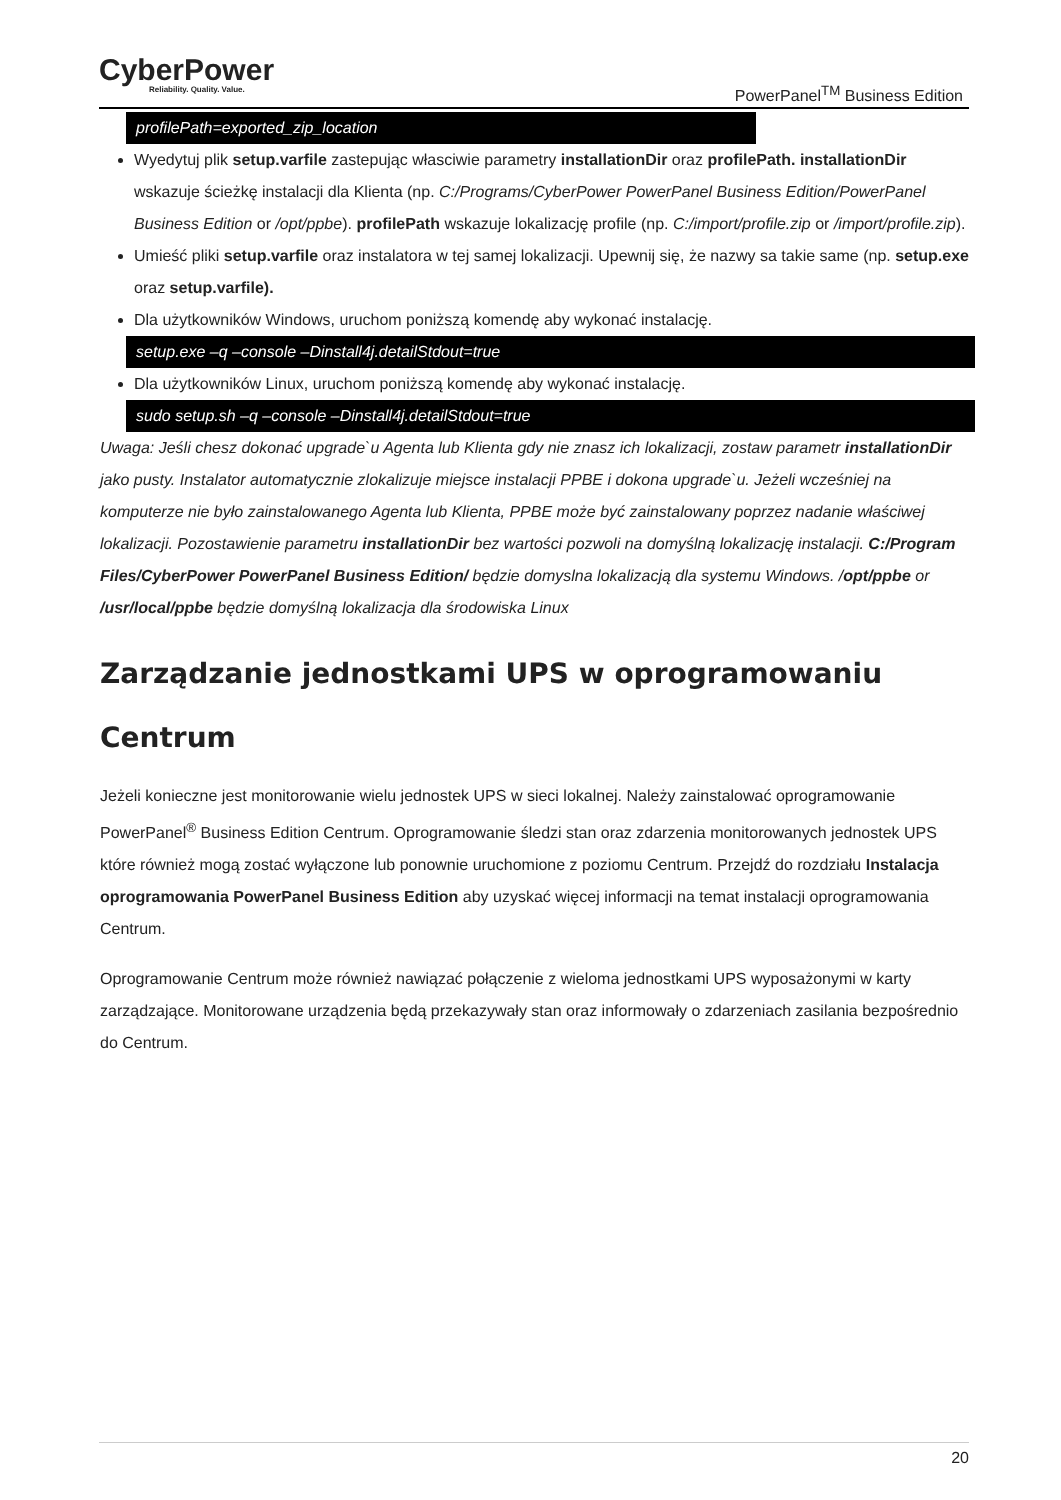CyberPower
Reliability. Quality. Value.
PowerPanel<sup>TM</sup> Business Edition
profilePath=exported_zip_location
Wyedytuj plik setup.varfile zastepując własciwie parametry installationDir oraz profilePath. installationDir wskazuje ścieżkę instalacji dla Klienta (np. C:/Programs/CyberPower PowerPanel Business Edition/PowerPanel Business Edition or /opt/ppbe). profilePath wskazuje lokalizację profile (np. C:/import/profile.zip or /import/profile.zip).
Umieść pliki setup.varfile oraz instalatora w tej samej lokalizacji. Upewnij się, że nazwy sa takie same (np. setup.exe oraz setup.varfile).
Dla użytkowników Windows, uruchom poniższą komendę aby wykonać instalację.
setup.exe –q –console –Dinstall4j.detailStdout=true
Dla użytkowników Linux, uruchom poniższą komendę aby wykonać instalację.
sudo setup.sh –q –console –Dinstall4j.detailStdout=true
Uwaga: Jeśli chesz dokonać upgrade`u Agenta lub Klienta gdy nie znasz ich lokalizacji, zostaw parametr installationDir jako pusty. Instalator automatycznie zlokalizuje miejsce instalacji PPBE i dokona upgrade`u. Jeżeli wcześniej na komputerze nie było zainstalowanego Agenta lub Klienta, PPBE może być zainstalowany poprzez nadanie właściwej lokalizacji. Pozostawienie parametru installationDir bez wartości pozwoli na domyślną lokalizację instalacji. C:/Program Files/CyberPower PowerPanel Business Edition/ będzie domyslna lokalizacją dla systemu Windows. /opt/ppbe or /usr/local/ppbe będzie domyślną lokalizacja dla środowiska Linux
Zarządzanie jednostkami UPS w oprogramowaniu Centrum
Jeżeli konieczne jest monitorowanie wielu jednostek UPS w sieci lokalnej. Należy zainstalować oprogramowanie PowerPanel<sup>®</sup> Business Edition Centrum. Oprogramowanie śledzi stan oraz zdarzenia monitorowanych jednostek UPS które również mogą zostać wyłączone lub ponownie uruchomione z poziomu Centrum. Przejdź do rozdziału Instalacja oprogramowania PowerPanel Business Edition aby uzyskać więcej informacji na temat instalacji oprogramowania Centrum.
Oprogramowanie Centrum może również nawiązać połączenie z wieloma jednostkami UPS wyposażonymi w karty zarządzające. Monitorowane urządzenia będą przekazywały stan oraz informowały o zdarzeniach zasilania bezpośrednio do Centrum.
20